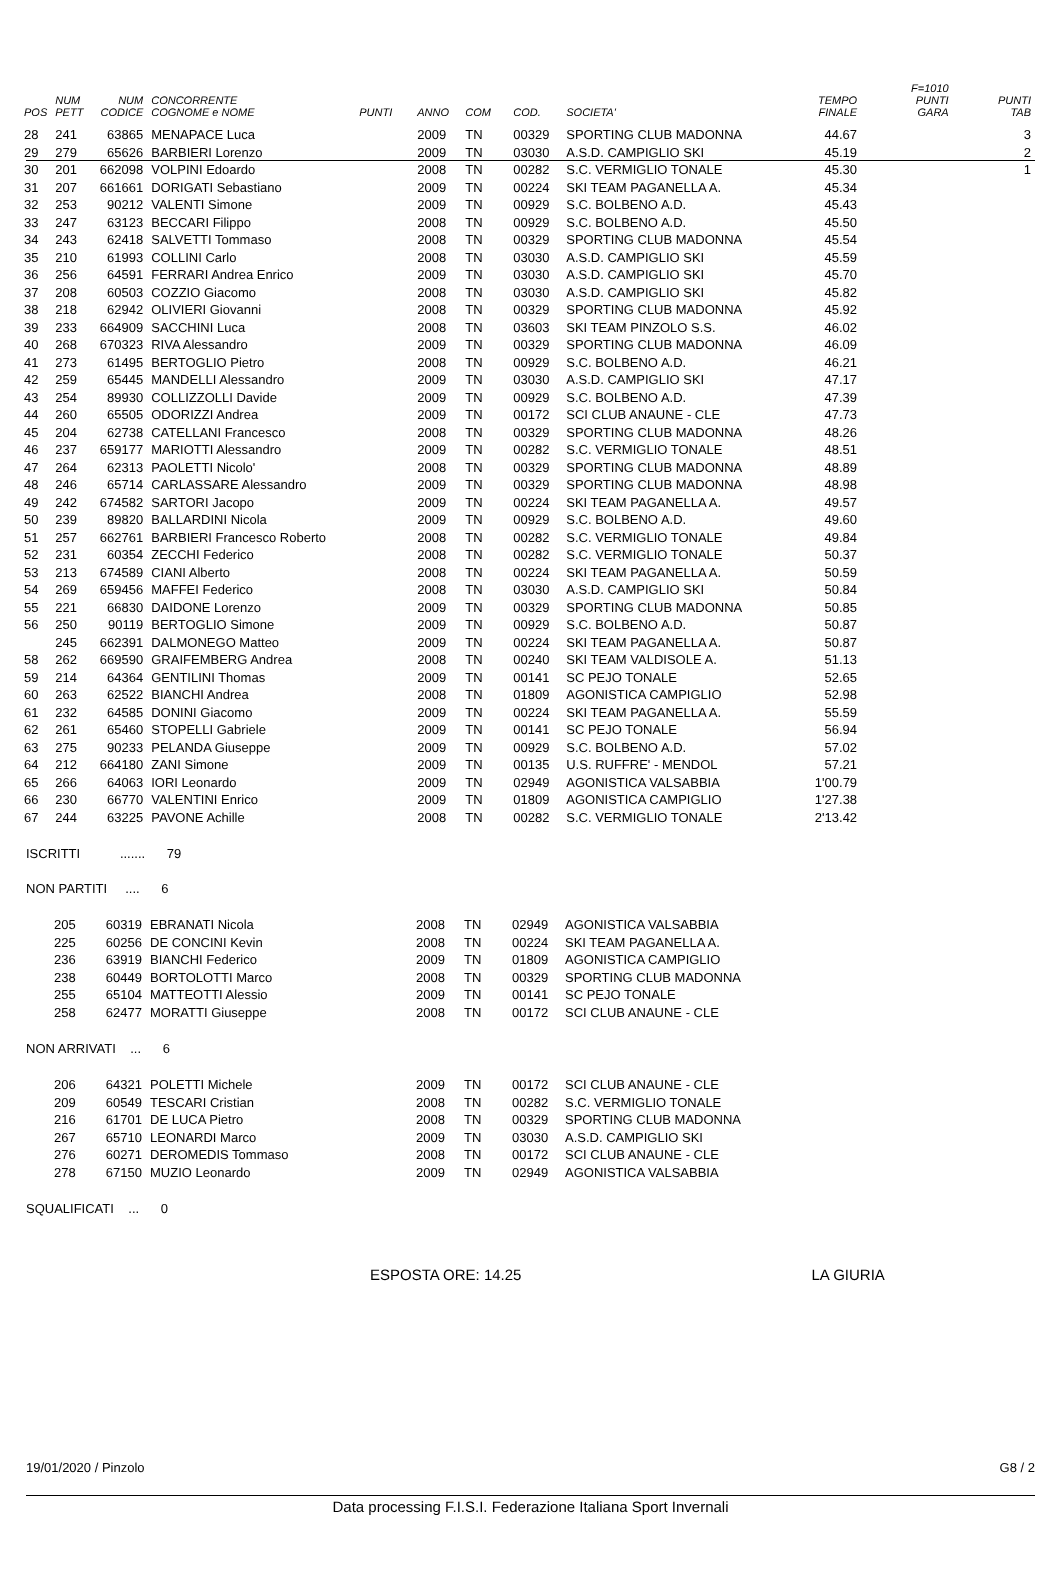| POS | NUM PETT | NUM CODICE | CONCORRENTE COGNOME e NOME | PUNTI | ANNO | COM | COD. | SOCIETA' | TEMPO FINALE | F=1010 PUNTI GARA | PUNTI TAB |
| --- | --- | --- | --- | --- | --- | --- | --- | --- | --- | --- | --- |
| 28 | 241 | 63865 | MENAPACE Luca | | 2009 | TN | 00329 | SPORTING CLUB MADONNA | 44.67 | | 3 |
| 29 | 279 | 65626 | BARBIERI Lorenzo | | 2009 | TN | 03030 | A.S.D. CAMPIGLIO SKI | 45.19 | | 2 |
| 30 | 201 | 662098 | VOLPINI Edoardo | | 2008 | TN | 00282 | S.C. VERMIGLIO TONALE | 45.30 | | 1 |
| 31 | 207 | 661661 | DORIGATI Sebastiano | | 2009 | TN | 00224 | SKI TEAM PAGANELLA A. | 45.34 | | |
| 32 | 253 | 90212 | VALENTI Simone | | 2009 | TN | 00929 | S.C. BOLBENO A.D. | 45.43 | | |
| 33 | 247 | 63123 | BECCARI Filippo | | 2008 | TN | 00929 | S.C. BOLBENO A.D. | 45.50 | | |
| 34 | 243 | 62418 | SALVETTI Tommaso | | 2008 | TN | 00329 | SPORTING CLUB MADONNA | 45.54 | | |
| 35 | 210 | 61993 | COLLINI Carlo | | 2008 | TN | 03030 | A.S.D. CAMPIGLIO SKI | 45.59 | | |
| 36 | 256 | 64591 | FERRARI Andrea Enrico | | 2009 | TN | 03030 | A.S.D. CAMPIGLIO SKI | 45.70 | | |
| 37 | 208 | 60503 | COZZIO Giacomo | | 2008 | TN | 03030 | A.S.D. CAMPIGLIO SKI | 45.82 | | |
| 38 | 218 | 62942 | OLIVIERI Giovanni | | 2008 | TN | 00329 | SPORTING CLUB MADONNA | 45.92 | | |
| 39 | 233 | 664909 | SACCHINI Luca | | 2008 | TN | 03603 | SKI TEAM PINZOLO S.S. | 46.02 | | |
| 40 | 268 | 670323 | RIVA Alessandro | | 2009 | TN | 00329 | SPORTING CLUB MADONNA | 46.09 | | |
| 41 | 273 | 61495 | BERTOGLIO Pietro | | 2008 | TN | 00929 | S.C. BOLBENO A.D. | 46.21 | | |
| 42 | 259 | 65445 | MANDELLI Alessandro | | 2009 | TN | 03030 | A.S.D. CAMPIGLIO SKI | 47.17 | | |
| 43 | 254 | 89930 | COLLIZZOLLI Davide | | 2009 | TN | 00929 | S.C. BOLBENO A.D. | 47.39 | | |
| 44 | 260 | 65505 | ODORIZZI Andrea | | 2009 | TN | 00172 | SCI CLUB ANAUNE - CLE | 47.73 | | |
| 45 | 204 | 62738 | CATELLANI Francesco | | 2008 | TN | 00329 | SPORTING CLUB MADONNA | 48.26 | | |
| 46 | 237 | 659177 | MARIOTTI Alessandro | | 2009 | TN | 00282 | S.C. VERMIGLIO TONALE | 48.51 | | |
| 47 | 264 | 62313 | PAOLETTI Nicolo' | | 2008 | TN | 00329 | SPORTING CLUB MADONNA | 48.89 | | |
| 48 | 246 | 65714 | CARLASSARE Alessandro | | 2009 | TN | 00329 | SPORTING CLUB MADONNA | 48.98 | | |
| 49 | 242 | 674582 | SARTORI Jacopo | | 2009 | TN | 00224 | SKI TEAM PAGANELLA A. | 49.57 | | |
| 50 | 239 | 89820 | BALLARDINI Nicola | | 2009 | TN | 00929 | S.C. BOLBENO A.D. | 49.60 | | |
| 51 | 257 | 662761 | BARBIERI Francesco Roberto | | 2008 | TN | 00282 | S.C. VERMIGLIO TONALE | 49.84 | | |
| 52 | 231 | 60354 | ZECCHI Federico | | 2008 | TN | 00282 | S.C. VERMIGLIO TONALE | 50.37 | | |
| 53 | 213 | 674589 | CIANI Alberto | | 2008 | TN | 00224 | SKI TEAM PAGANELLA A. | 50.59 | | |
| 54 | 269 | 659456 | MAFFEI Federico | | 2008 | TN | 03030 | A.S.D. CAMPIGLIO SKI | 50.84 | | |
| 55 | 221 | 66830 | DAIDONE Lorenzo | | 2009 | TN | 00329 | SPORTING CLUB MADONNA | 50.85 | | |
| 56 | 250 | 90119 | BERTOGLIO Simone | | 2009 | TN | 00929 | S.C. BOLBENO A.D. | 50.87 | | |
| | 245 | 662391 | DALMONEGO Matteo | | 2009 | TN | 00224 | SKI TEAM PAGANELLA A. | 50.87 | | |
| 58 | 262 | 669590 | GRAIFEMBERG Andrea | | 2008 | TN | 00240 | SKI TEAM VALDISOLE A. | 51.13 | | |
| 59 | 214 | 64364 | GENTILINI Thomas | | 2009 | TN | 00141 | SC PEJO TONALE | 52.65 | | |
| 60 | 263 | 62522 | BIANCHI Andrea | | 2008 | TN | 01809 | AGONISTICA CAMPIGLIO | 52.98 | | |
| 61 | 232 | 64585 | DONINI Giacomo | | 2009 | TN | 00224 | SKI TEAM PAGANELLA A. | 55.59 | | |
| 62 | 261 | 65460 | STOPELLI Gabriele | | 2009 | TN | 00141 | SC PEJO TONALE | 56.94 | | |
| 63 | 275 | 90233 | PELANDA Giuseppe | | 2009 | TN | 00929 | S.C. BOLBENO A.D. | 57.02 | | |
| 64 | 212 | 664180 | ZANI Simone | | 2009 | TN | 00135 | U.S. RUFFRE' - MENDOL | 57.21 | | |
| 65 | 266 | 64063 | IORI Leonardo | | 2009 | TN | 02949 | AGONISTICA VALSABBIA | 1'00.79 | | |
| 66 | 230 | 66770 | VALENTINI Enrico | | 2009 | TN | 01809 | AGONISTICA CAMPIGLIO | 1'27.38 | | |
| 67 | 244 | 63225 | PAVONE Achille | | 2008 | TN | 00282 | S.C. VERMIGLIO TONALE | 2'13.42 | | |
ISCRITTI ....... 79
NON PARTITI .... 6
| | 205 | 60319 | EBRANATI Nicola | | 2008 | TN | 02949 | AGONISTICA VALSABBIA |
| | 225 | 60256 | DE CONCINI Kevin | | 2008 | TN | 00224 | SKI TEAM PAGANELLA A. |
| | 236 | 63919 | BIANCHI Federico | | 2009 | TN | 01809 | AGONISTICA CAMPIGLIO |
| | 238 | 60449 | BORTOLOTTI Marco | | 2008 | TN | 00329 | SPORTING CLUB MADONNA |
| | 255 | 65104 | MATTEOTTI Alessio | | 2009 | TN | 00141 | SC PEJO TONALE |
| | 258 | 62477 | MORATTI Giuseppe | | 2008 | TN | 00172 | SCI CLUB ANAUNE - CLE |
NON ARRIVATI ... 6
| | 206 | 64321 | POLETTI Michele | | 2009 | TN | 00172 | SCI CLUB ANAUNE - CLE |
| | 209 | 60549 | TESCARI Cristian | | 2008 | TN | 00282 | S.C. VERMIGLIO TONALE |
| | 216 | 61701 | DE LUCA Pietro | | 2008 | TN | 00329 | SPORTING CLUB MADONNA |
| | 267 | 65710 | LEONARDI Marco | | 2009 | TN | 03030 | A.S.D. CAMPIGLIO SKI |
| | 276 | 60271 | DEROMEDIS Tommaso | | 2008 | TN | 00172 | SCI CLUB ANAUNE - CLE |
| | 278 | 67150 | MUZIO Leonardo | | 2009 | TN | 02949 | AGONISTICA VALSABBIA |
SQUALIFICATI ... 0
ESPOSTA ORE: 14.25 LA GIURIA
19/01/2020 / Pinzolo G8 / 2
Data processing F.I.S.I. Federazione Italiana Sport Invernali